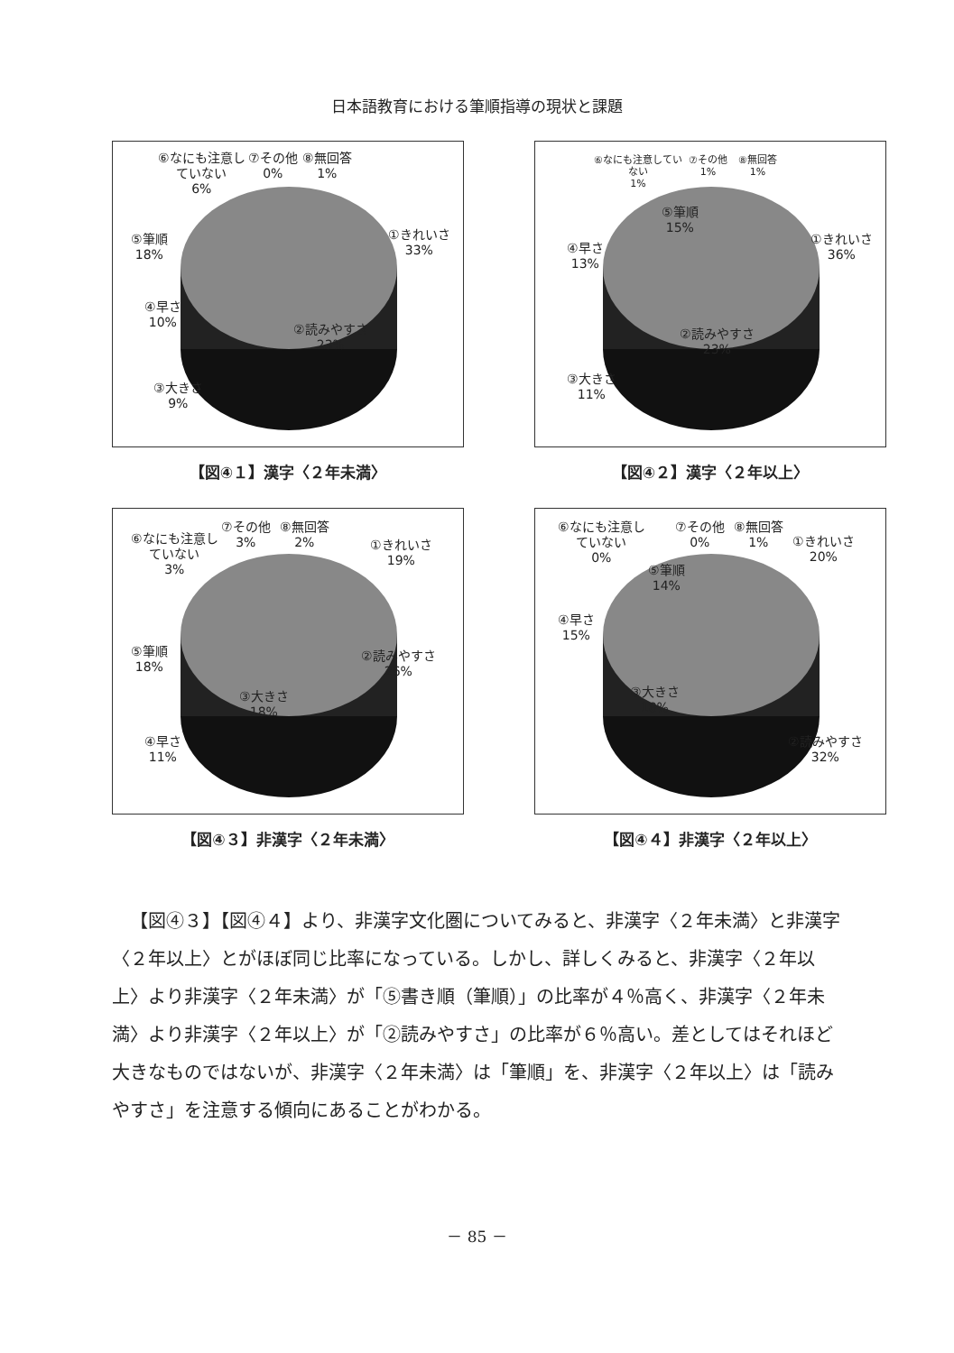日本語教育における筆順指導の現状と課題
⑥なにも注意し
ていない
6%
⑦その他
0%
⑧無回答
1%
①きれいさ
33%
②読みやすさ
23%
③大きさ
9%
④早さ
10%
⑤筆順
18%
【図④１】漢字〈２年未満〉
⑥なにも注意してい
ない
1%
⑦その他
1%
⑧無回答
1%
⑤筆順
15%
①きれいさ
36%
②読みやすさ
23%
③大きさ
11%
④早さ
13%
【図④２】漢字〈２年以上〉
⑥なにも注意し
ていない
3%
⑦その他
3%
⑧無回答
2%
①きれいさ
19%
②読みやすさ
26%
③大きさ
18%
④早さ
11%
⑤筆順
18%
【図④３】非漢字〈２年未満〉
⑥なにも注意し
ていない
0%
⑦その他
0%
⑧無回答
1%
①きれいさ
20%
⑤筆順
14%
④早さ
15%
③大きさ
18%
②読みやすさ
32%
【図④４】非漢字〈２年以上〉
【図④３】【図④４】より、非漢字文化圏についてみると、非漢字〈２年未満〉と非漢字〈２年以上〉とがほぼ同じ比率になっている。しかし、詳しくみると、非漢字〈２年以上〉より非漢字〈２年未満〉が「⑤書き順（筆順）」の比率が４％高く、非漢字〈２年未満〉より非漢字〈２年以上〉が「②読みやすさ」の比率が６％高い。差としてはそれほど大きなものではないが、非漢字〈２年未満〉は「筆順」を、非漢字〈２年以上〉は「読みやすさ」を注意する傾向にあることがわかる。
－ 85 －